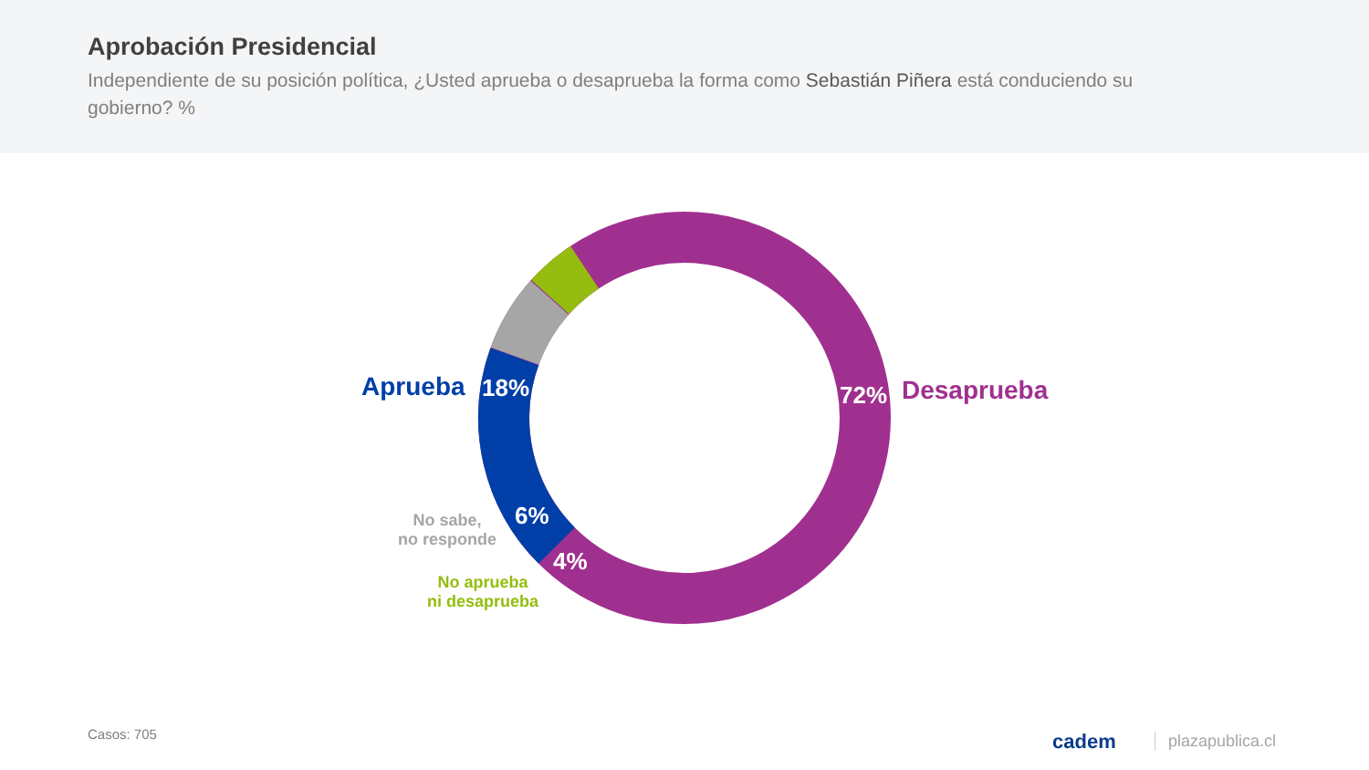Aprobación Presidencial
Independiente de su posición política, ¿Usted aprueba o desaprueba la forma como Sebastián Piñera está conduciendo su gobierno? %
Aprueba 18% 72% Desaprueba
No sabe,
no responde
6%
4%
No aprueba
ni desaprueba
Casos: 705 cadem plazapublica.cl